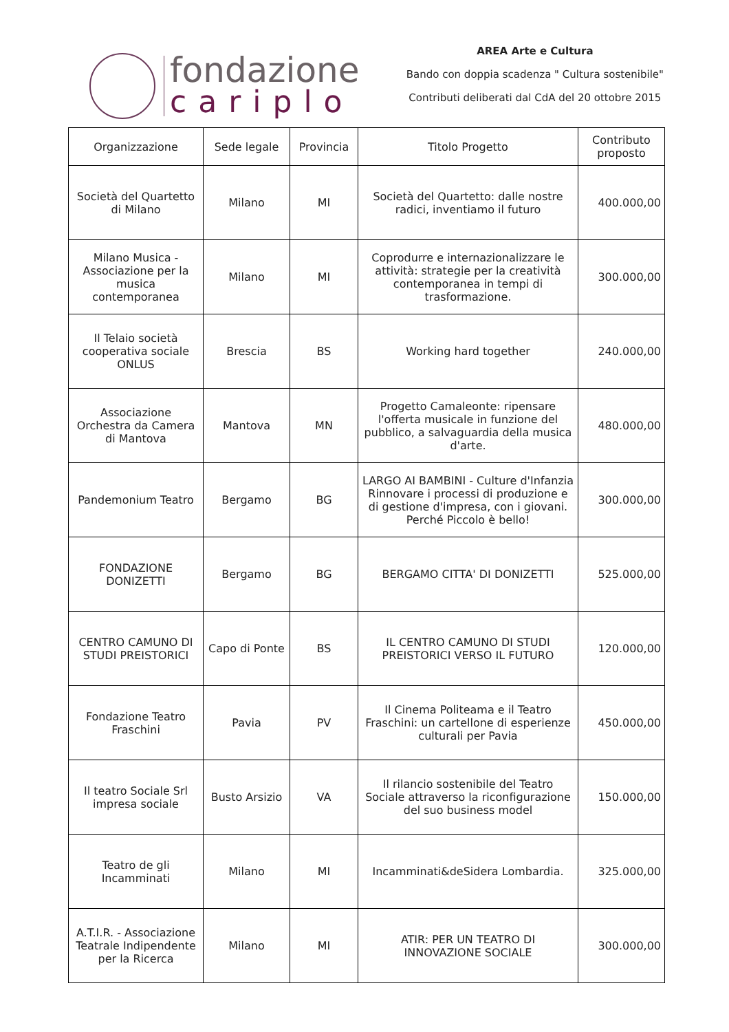fondazione
cariplo
AREA Arte e Cultura
Bando con doppia scadenza " Cultura sostenibile"
Contributi deliberati dal CdA del 20 ottobre 2015
| Organizzazione | Sede legale | Provincia | Titolo Progetto | Contributo proposto |
| --- | --- | --- | --- | --- |
| Società del Quartetto di Milano | Milano | MI | Società del Quartetto: dalle nostre radici, inventiamo il futuro | 400.000,00 |
| Milano Musica - Associazione per la musica contemporanea | Milano | MI | Coprodurre e internazionalizzare le attività: strategie per la creatività contemporanea in tempi di trasformazione. | 300.000,00 |
| Il Telaio società cooperativa sociale ONLUS | Brescia | BS | Working hard together | 240.000,00 |
| Associazione Orchestra da Camera di Mantova | Mantova | MN | Progetto Camaleonte: ripensare l'offerta musicale in funzione del pubblico, a salvaguardia della musica d'arte. | 480.000,00 |
| Pandemonium Teatro | Bergamo | BG | LARGO AI BAMBINI - Culture d'Infanzia Rinnovare i processi di produzione e di gestione d'impresa, con i giovani. Perché Piccolo è bello! | 300.000,00 |
| FONDAZIONE DONIZETTI | Bergamo | BG | BERGAMO CITTA' DI DONIZETTI | 525.000,00 |
| CENTRO CAMUNO DI STUDI PREISTORICI | Capo di Ponte | BS | IL CENTRO CAMUNO DI STUDI PREISTORICI VERSO IL FUTURO | 120.000,00 |
| Fondazione Teatro Fraschini | Pavia | PV | Il Cinema Politeama e il Teatro Fraschini: un cartellone di esperienze culturali per Pavia | 450.000,00 |
| Il teatro Sociale Srl impresa sociale | Busto Arsizio | VA | Il rilancio sostenibile del Teatro Sociale attraverso la riconfigurazione del suo business model | 150.000,00 |
| Teatro de gli Incamminati | Milano | MI | Incamminati&deSidera Lombardia. | 325.000,00 |
| A.T.I.R. - Associazione Teatrale Indipendente per la Ricerca | Milano | MI | ATIR: PER UN TEATRO DI INNOVAZIONE SOCIALE | 300.000,00 |